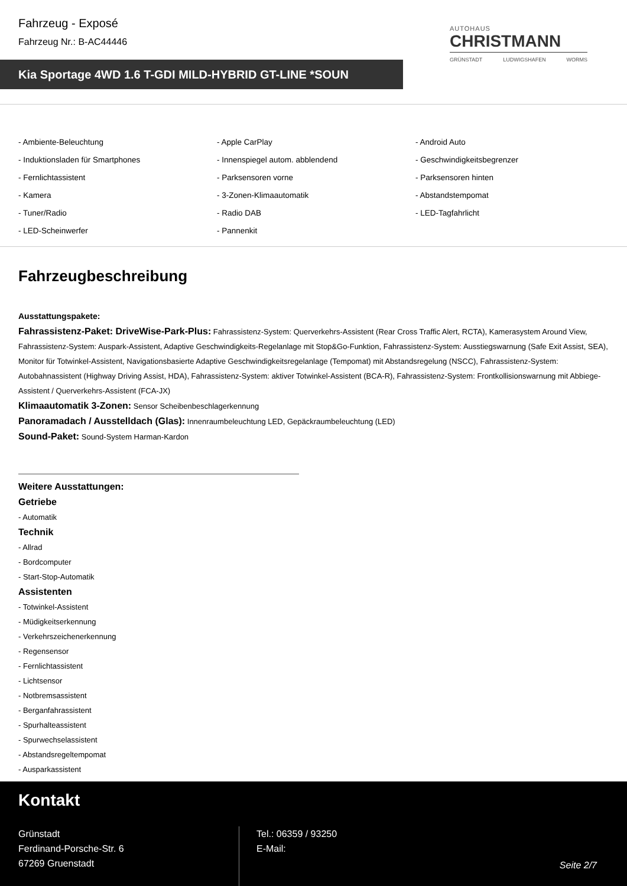Fahrzeug - Exposé
Fahrzeug Nr.: B-AC44446
AUTOHAUS
CHRISTMANN
GRÜNSTADT LUDWIGSHAFEN WORMS
Kia Sportage 4WD 1.6 T-GDI MILD-HYBRID GT-LINE *SOUN
- Ambiente-Beleuchtung
- Apple CarPlay
- Android Auto
- Induktionsladen für Smartphones
- Innenspiegel autom. abblendend
- Geschwindigkeitsbegrenzer
- Fernlichtassistent
- Parksensoren vorne
- Parksensoren hinten
- Kamera
- 3-Zonen-Klimaautomatik
- Abstandstempomat
- Tuner/Radio
- Radio DAB
- LED-Tagfahrlicht
- LED-Scheinwerfer
- Pannenkit
Fahrzeugbeschreibung
Ausstattungspakete:
Fahrassistenz-Paket: DriveWise-Park-Plus: Fahrassistenz-System: Querverkehrs-Assistent (Rear Cross Traffic Alert, RCTA), Kamerasystem Around View, Fahrassistenz-System: Auspark-Assistent, Adaptive Geschwindigkeits-Regelanlage mit Stop&Go-Funktion, Fahrassistenz-System: Ausstiegswarnung (Safe Exit Assist, SEA), Monitor für Totwinkel-Assistent, Navigationsbasierte Adaptive Geschwindigkeitsregelanlage (Tempomat) mit Abstandsregelung (NSCC), Fahrassistenz-System: Autobahnassistent (Highway Driving Assist, HDA), Fahrassistenz-System: aktiver Totwinkel-Assistent (BCA-R), Fahrassistenz-System: Frontkollisionswarnung mit Abbiege-Assistent / Querverkehrs-Assistent (FCA-JX)
Klimaautomatik 3-Zonen: Sensor Scheibenbeschlagerkennung
Panoramadach / Ausstelldach (Glas): Innenraumbeleuchtung LED, Gepäckraumbeleuchtung (LED)
Sound-Paket: Sound-System Harman-Kardon
Weitere Ausstattungen:
Getriebe
- Automatik
Technik
- Allrad
- Bordcomputer
- Start-Stop-Automatik
Assistenten
- Totwinkel-Assistent
- Müdigkeitserkennung
- Verkehrszeichenerkennung
- Regensensor
- Fernlichtassistent
- Lichtsensor
- Notbremsassistent
- Berganfahrassistent
- Spurhalteassistent
- Spurwechselassistent
- Abstandsregeltempomat
- Ausparkassistent
Kontakt
Grünstadt
Ferdinand-Porsche-Str. 6
67269 Gruenstadt
Tel.: 06359 / 93250
E-Mail:
Seite 2/7